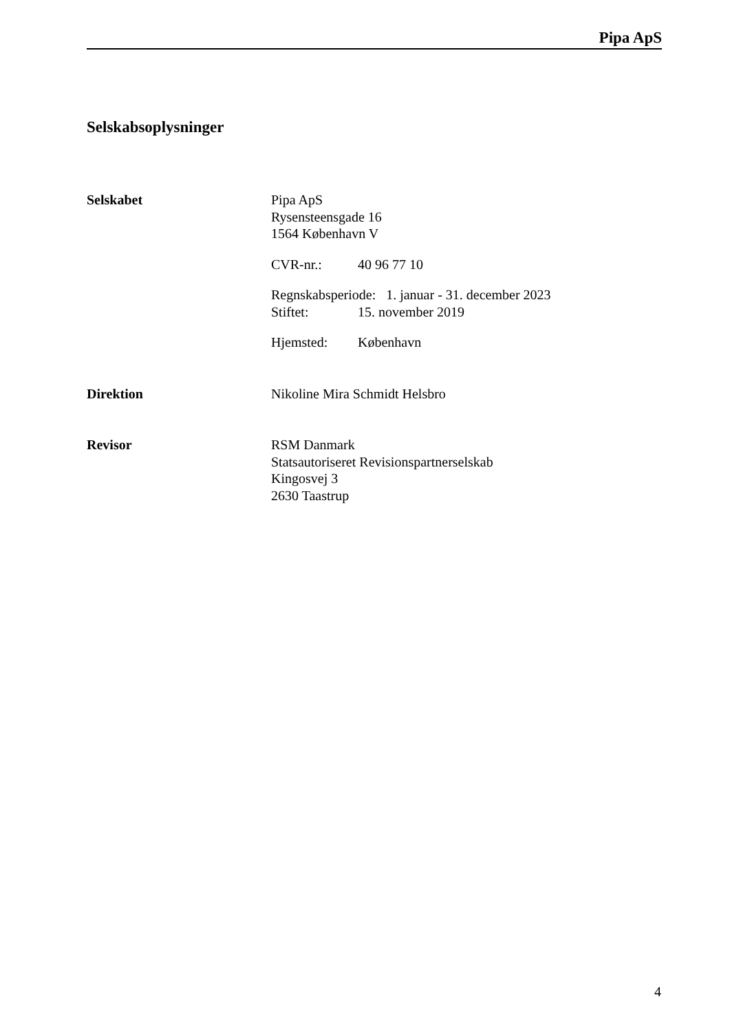Pipa ApS
Selskabsoplysninger
Selskabet Pipa ApS
Rysensteensgade 16
1564 København V
CVR-nr.: 40 96 77 10
Regnskabsperiode: 1. januar - 31. december 2023
Stiftet: 15. november 2019
Hjemsted: København
Direktion Nikoline Mira Schmidt Helsbro
Revisor RSM Danmark
Statsautoriseret Revisionspartnerselskab
Kingosvej 3
2630 Taastrup
4